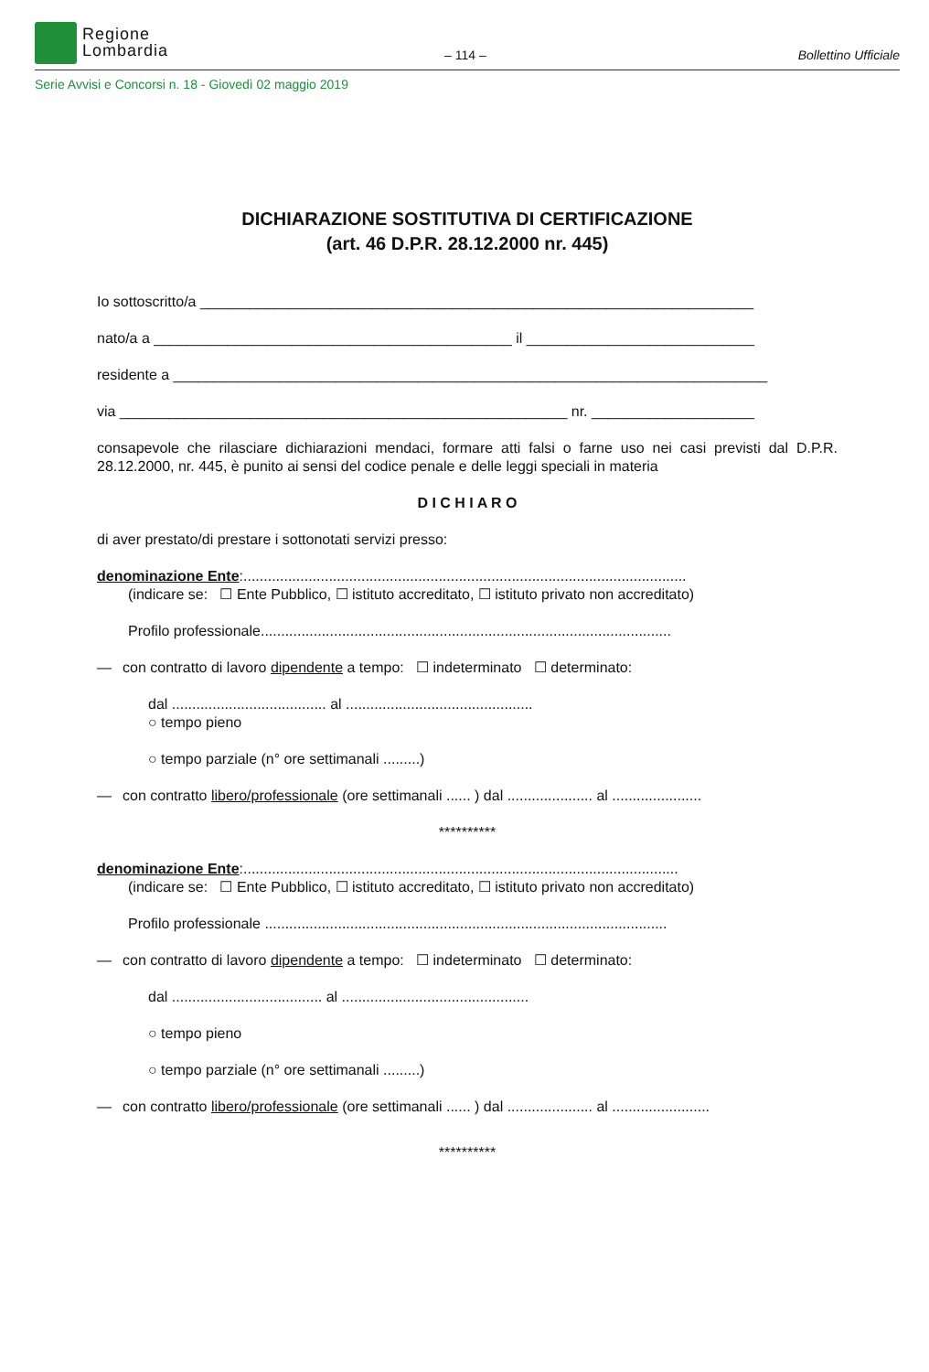Regione
Lombardia
– 114 – Bollettino Ufficiale
Serie Avvisi e Concorsi n. 18 - Giovedì 02 maggio 2019
DICHIARAZIONE SOSTITUTIVA DI CERTIFICAZIONE
(art. 46 D.P.R. 28.12.2000 nr. 445)
Io sottoscritto/a ____________________________________________________________________
nato/a a ____________________________________________ il ____________________________
residente a _________________________________________________________________________
via _______________________________________________________ nr. ____________________
consapevole che rilasciare dichiarazioni mendaci, formare atti falsi o farne uso nei casi previsti dal D.P.R. 28.12.2000, nr. 445, è punito ai sensi del codice penale e delle leggi speciali in materia
D I C H I A R O
di aver prestato/di prestare i sottonotati servizi presso:
denominazione Ente:.............................................................................................................
(indicare se: ☐ Ente Pubblico, ☐ istituto accreditato, ☐ istituto privato non accreditato)
Profilo professionale.....................................................................................................
— con contratto di lavoro dipendente a tempo: ☐ indeterminato ☐ determinato:
dal ...................................... al ..............................................
○ tempo pieno
○ tempo parziale (n° ore settimanali .........)
— con contratto libero/professionale (ore settimanali ...... ) dal ..................... al ......................
**********
denominazione Ente:...........................................................................................................
(indicare se: ☐ Ente Pubblico, ☐ istituto accreditato, ☐ istituto privato non accreditato)
Profilo professionale ...................................................................................................
— con contratto di lavoro dipendente a tempo: ☐ indeterminato ☐ determinato:
dal ..................................... al ..............................................
○ tempo pieno
○ tempo parziale (n° ore settimanali .........)
— con contratto libero/professionale (ore settimanali ...... ) dal ..................... al ........................
**********